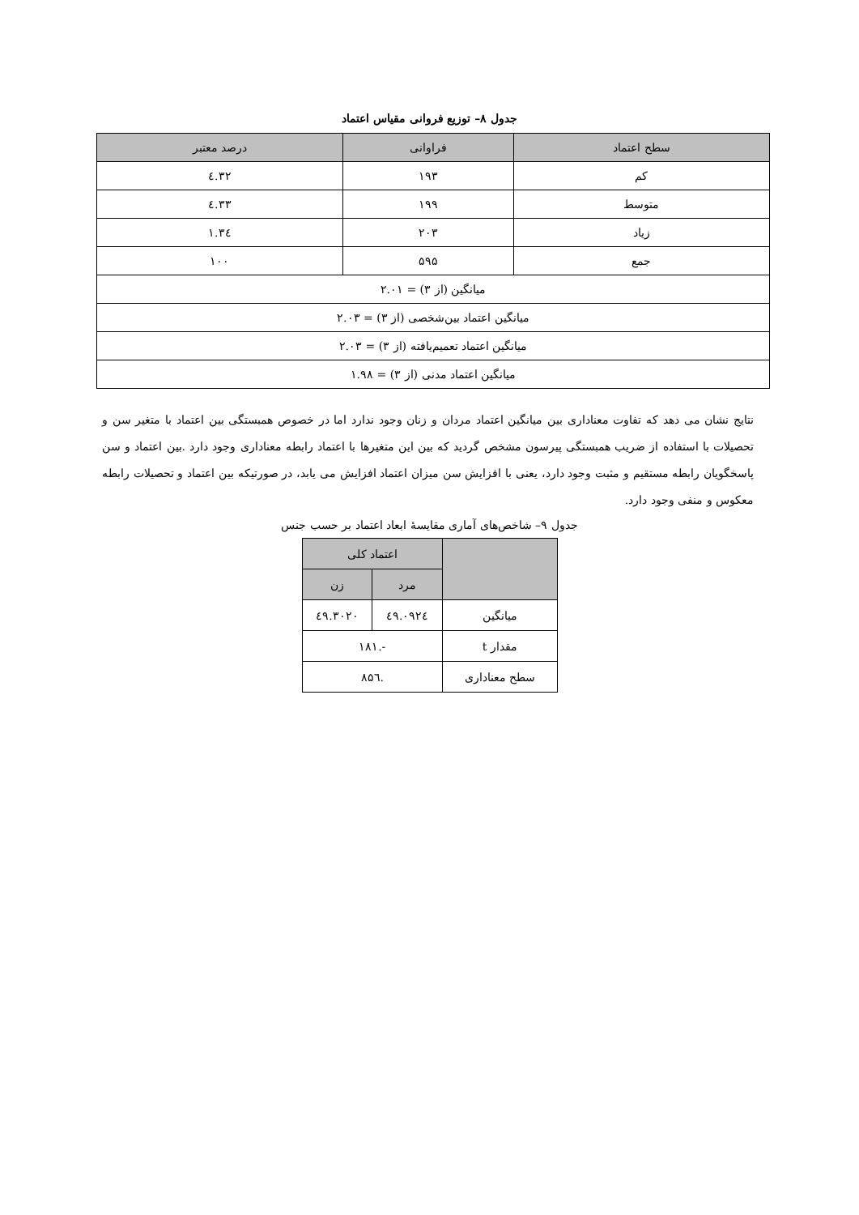جدول ۸– توزیع فروانی مقیاس اعتماد
| سطح اعتماد | فراوانی | درصد معتبر |
| --- | --- | --- |
| کم | ۱۹۳ | ۳۲.٤ |
| متوسط | ۱۹۹ | ۳۳.٤ |
| زیاد | ۲۰۳ | ۳٤.۱ |
| جمع | ۵۹۵ | ۱۰۰ |
| میانگین (از ۳) = ۲.۰۱ | | |
| میانگین اعتماد بین‌شخصی (از ۳) = ۲.۰۳ | | |
| میانگین اعتماد تعمیم‌یافته (از ۳) = ۲.۰۳ | | |
| میانگین اعتماد مدنی (از ۳) = ۱.۹۸ | | |
نتایج نشان می دهد که تفاوت معناداری بین میانگین اعتماد مردان و زنان وجود ندارد اما در خصوص همبستگی بین اعتماد با متغیر سن و تحصیلات با استفاده از ضریب همبستگی پیرسون مشخص گردید که بین این متغیرها با اعتماد رابطه معناداری وجود دارد .بین اعتماد و سن پاسخگویان رابطه مستقیم و مثبت وجود دارد، یعنی با افزایش سن میزان اعتماد افزایش می یابد، در صورتیکه بین اعتماد و تحصیلات رابطه معکوس و منفی وجود دارد.
جدول ۹– شاخص‌های آماری مقایسهٔ ابعاد اعتماد بر حسب جنس
| | اعتماد کلی | |
| --- | --- | --- |
| | مرد | زن |
| میانگین | ٤۹.۰۹۲٤ | ٤۹.۳۰۲۰ |
| مقدار t | -.۱۸۱ | |
| سطح معناداری | .۸۵٦ | |